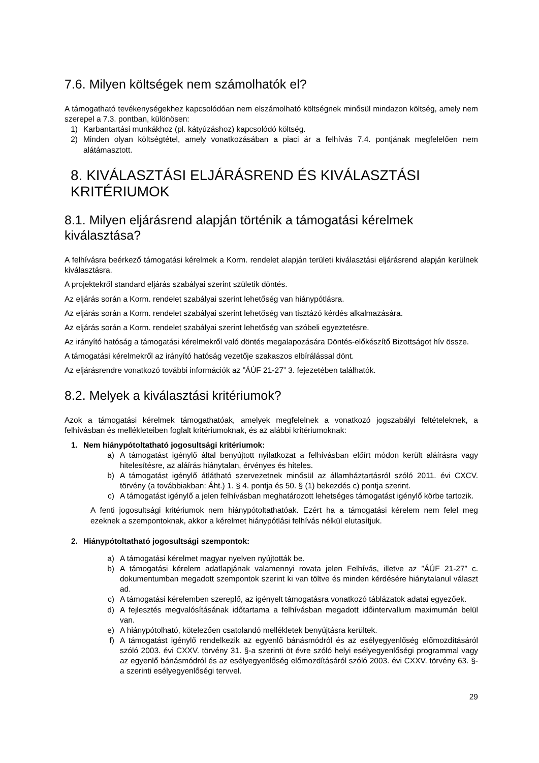7.6. Milyen költségek nem számolhatók el?
A támogatható tevékenységekhez kapcsolódóan nem elszámolható költségnek minősül mindazon költség, amely nem szerepel a 7.3. pontban, különösen:
1) Karbantartási munkákhoz (pl. kátyúzáshoz) kapcsolódó költség.
2) Minden olyan költségtétel, amely vonatkozásában a piaci ár a felhívás 7.4. pontjának megfelelően nem alátámasztott.
8. KIVÁLASZTÁSI ELJÁRÁSREND ÉS KIVÁLASZTÁSI KRITÉRIUMOK
8.1. Milyen eljárásrend alapján történik a támogatási kérelmek kiválasztása?
A felhívásra beérkező támogatási kérelmek a Korm. rendelet alapján területi kiválasztási eljárásrend alapján kerülnek kiválasztásra.
A projektekről standard eljárás szabályai szerint születik döntés.
Az eljárás során a Korm. rendelet szabályai szerint lehetőség van hiánypótlásra.
Az eljárás során a Korm. rendelet szabályai szerint lehetőség van tisztázó kérdés alkalmazására.
Az eljárás során a Korm. rendelet szabályai szerint lehetőség van szóbeli egyeztetésre.
Az irányító hatóság a támogatási kérelmekről való döntés megalapozására Döntés-előkészítő Bizottságot hív össze.
A támogatási kérelmekről az irányító hatóság vezetője szakaszos elbírálással dönt.
Az eljárásrendre vonatkozó további információk az ”ÁÚF 21-27” 3. fejezetében találhatók.
8.2. Melyek a kiválasztási kritériumok?
Azok a támogatási kérelmek támogathatóak, amelyek megfelelnek a vonatkozó jogszabályi feltételeknek, a felhívásban és mellékleteiben foglalt kritériumoknak, és az alábbi kritériumoknak:
1. Nem hiánypótoltatható jogosultsági kritériumok:
a) A támogatást igénylő által benyújtott nyilatkozat a felhívásban előírt módon került aláírásra vagy hitelesítésre, az aláírás hiánytalan, érvényes és hiteles.
b) A támogatást igénylő átlátható szervezetnek minősül az államháztartásról szóló 2011. évi CXCV. törvény (a továbbiakban: Áht.) 1. § 4. pontja és 50. § (1) bekezdés c) pontja szerint.
c) A támogatást igénylő a jelen felhívásban meghatározott lehetséges támogatást igénylő körbe tartozik.
A fenti jogosultsági kritériumok nem hiánypótoltathatóak. Ezért ha a támogatási kérelem nem felel meg ezeknek a szempontoknak, akkor a kérelmet hiánypótlási felhívás nélkül elutasítjuk.
2. Hiánypótoltatható jogosultsági szempontok:
a) A támogatási kérelmet magyar nyelven nyújtották be.
b) A támogatási kérelem adatlapjának valamennyi rovata jelen Felhívás, illetve az ”ÁÚF 21-27” c. dokumentumban megadott szempontok szerint ki van töltve és minden kérdésére hiánytalanul választ ad.
c) A támogatási kérelemben szereplő, az igényelt támogatásra vonatkozó táblázatok adatai egyezőek.
d) A fejlesztés megvalósításának időtartama a felhívásban megadott időintervallum maximumán belül van.
e) A hiánypótolható, kötelezően csatolandó mellékletek benyújtásra kerültek.
f) A támogatást igénylő rendelkezik az egyenlő bánásmódról és az esélyegyenlőség előmozdításáról szóló 2003. évi CXXV. törvény 31. §-a szerinti öt évre szóló helyi esélyegyenlőségi programmal vagy az egyenlő bánásmódról és az esélyegyenlőség előmozdításáról szóló 2003. évi CXXV. törvény 63. §-a szerinti esélyegyenlőségi tervvel.
29